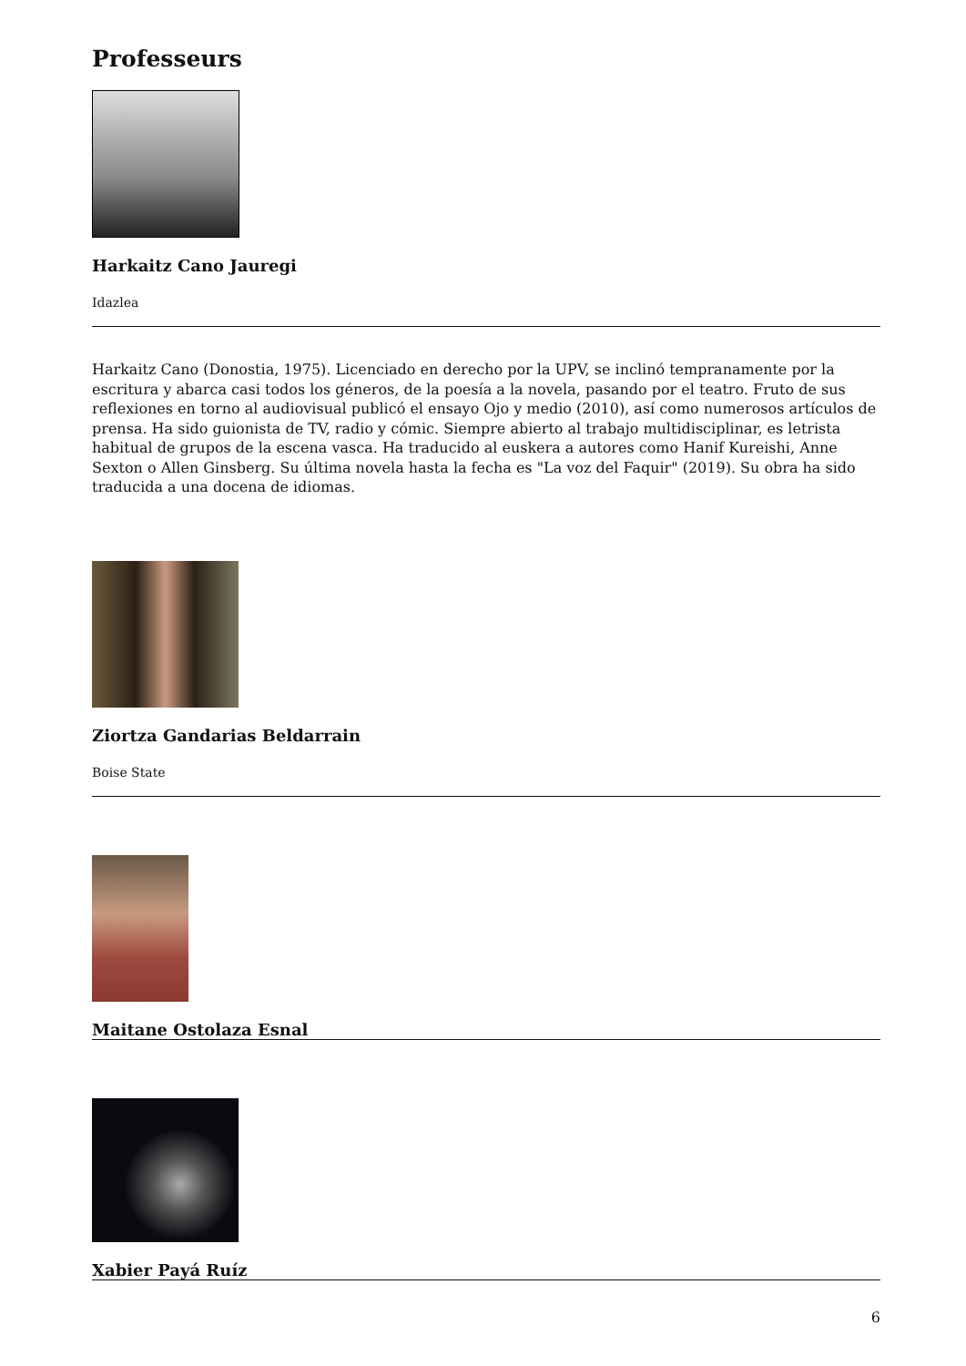Professeurs
Harkaitz Cano Jauregi
Idazlea
Harkaitz Cano (Donostia, 1975). Licenciado en derecho por la UPV, se inclinó tempranamente por la escritura y abarca casi todos los géneros, de la poesía a la novela, pasando por el teatro. Fruto de sus reflexiones en torno al audiovisual publicó el ensayo Ojo y medio (2010), así como numerosos artículos de prensa. Ha sido guionista de TV, radio y cómic. Siempre abierto al trabajo multidisciplinar, es letrista habitual de grupos de la escena vasca. Ha traducido al euskera a autores como Hanif Kureishi, Anne Sexton o Allen Ginsberg. Su última novela hasta la fecha es "La voz del Faquir" (2019). Su obra ha sido traducida a una docena de idiomas.
Ziortza Gandarias Beldarrain
Boise State
Maitane Ostolaza Esnal
Xabier Payá Ruíz
6